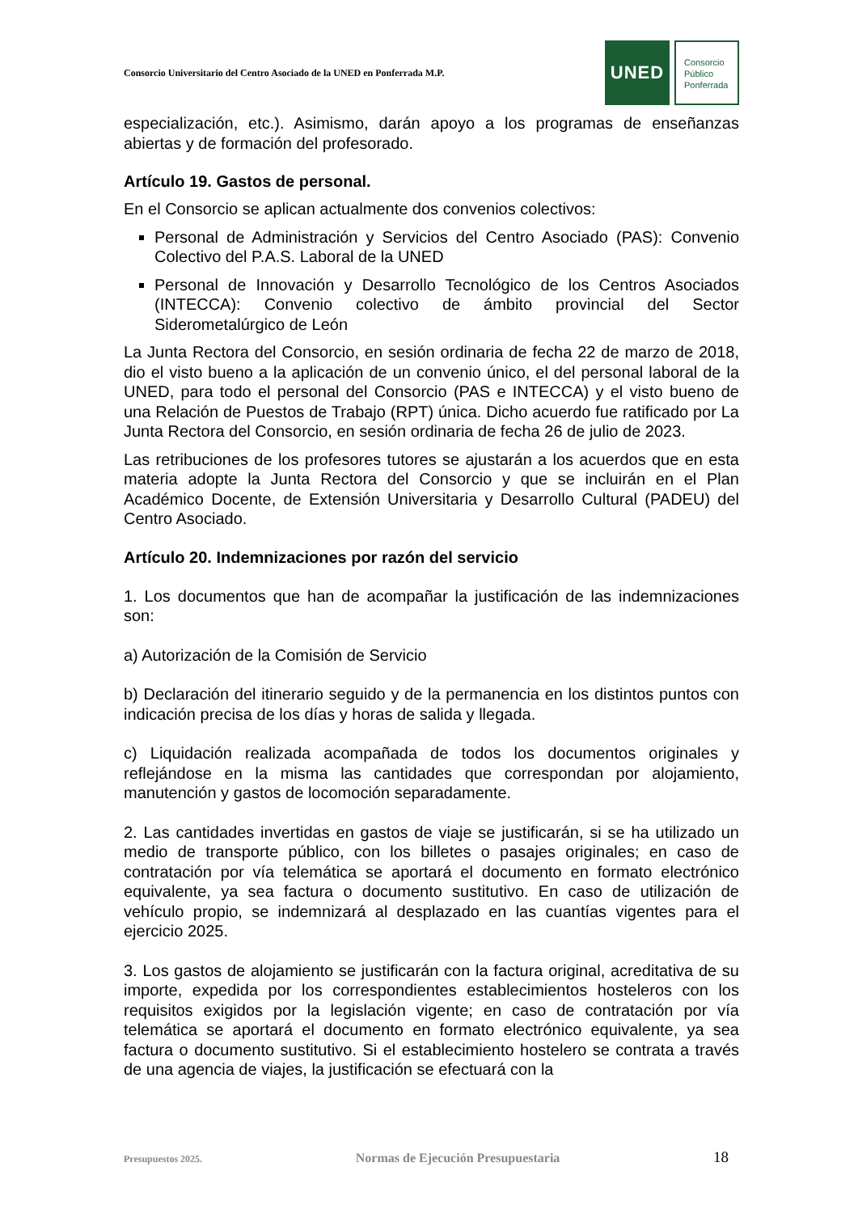Consorcio Universitario del Centro Asociado de la UNED en Ponferrada M.P.
UNED
Consorcio
Público
Ponferrada
especialización, etc.). Asimismo, darán apoyo a los programas de enseñanzas abiertas y de formación del profesorado.
Artículo 19. Gastos de personal.
En el Consorcio se aplican actualmente dos convenios colectivos:
Personal de Administración y Servicios del Centro Asociado (PAS): Convenio Colectivo del P.A.S. Laboral de la UNED
Personal de Innovación y Desarrollo Tecnológico de los Centros Asociados (INTECCA): Convenio colectivo de ámbito provincial del Sector Siderometalúrgico de León
La Junta Rectora del Consorcio, en sesión ordinaria de fecha 22 de marzo de 2018, dio el visto bueno a la aplicación de un convenio único, el del personal laboral de la UNED, para todo el personal del Consorcio (PAS e INTECCA) y el visto bueno de una Relación de Puestos de Trabajo (RPT) única. Dicho acuerdo fue ratificado por La Junta Rectora del Consorcio, en sesión ordinaria de fecha 26 de julio de 2023.
Las retribuciones de los profesores tutores se ajustarán a los acuerdos que en esta materia adopte la Junta Rectora del Consorcio y que se incluirán en el Plan Académico Docente, de Extensión Universitaria y Desarrollo Cultural (PADEU) del Centro Asociado.
Artículo 20. Indemnizaciones por razón del servicio
1. Los documentos que han de acompañar la justificación de las indemnizaciones son:
a) Autorización de la Comisión de Servicio
b) Declaración del itinerario seguido y de la permanencia en los distintos puntos con indicación precisa de los días y horas de salida y llegada.
c) Liquidación realizada acompañada de todos los documentos originales y reflejándose en la misma las cantidades que correspondan por alojamiento, manutención y gastos de locomoción separadamente.
2. Las cantidades invertidas en gastos de viaje se justificarán, si se ha utilizado un medio de transporte público, con los billetes o pasajes originales; en caso de contratación por vía telemática se aportará el documento en formato electrónico equivalente, ya sea factura o documento sustitutivo. En caso de utilización de vehículo propio, se indemnizará al desplazado en las cuantías vigentes para el ejercicio 2025.
3. Los gastos de alojamiento se justificarán con la factura original, acreditativa de su importe, expedida por los correspondientes establecimientos hosteleros con los requisitos exigidos por la legislación vigente; en caso de contratación por vía telemática se aportará el documento en formato electrónico equivalente, ya sea factura o documento sustitutivo. Si el establecimiento hostelero se contrata a través de una agencia de viajes, la justificación se efectuará con la
Presupuestos 2025. Normas de Ejecución Presupuestaria 18